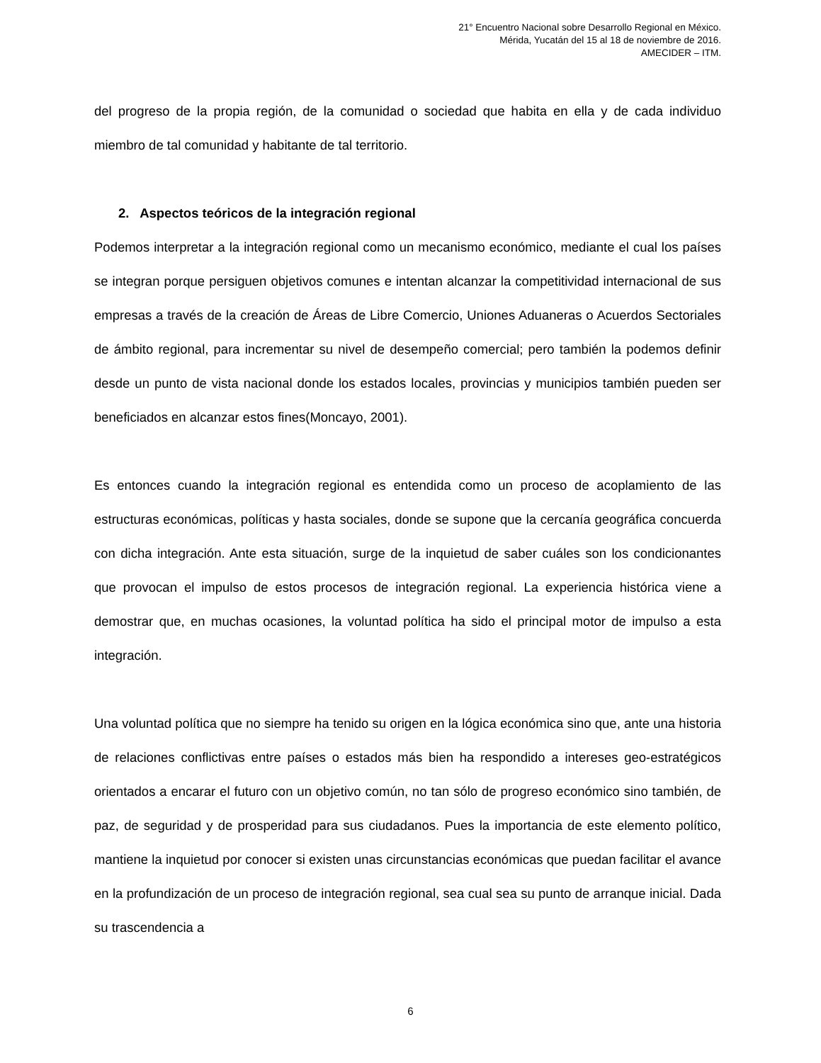21° Encuentro Nacional sobre Desarrollo Regional en México.
Mérida, Yucatán del 15 al 18 de noviembre de 2016.
AMECIDER – ITM.
del progreso de la propia región, de la comunidad o sociedad que habita en ella y de cada individuo miembro de tal comunidad y habitante de tal territorio.
2. Aspectos teóricos de la integración regional
Podemos interpretar a la integración regional como un mecanismo económico, mediante el cual los países se integran porque persiguen objetivos comunes e intentan alcanzar la competitividad internacional de sus empresas a través de la creación de Áreas de Libre Comercio, Uniones Aduaneras o Acuerdos Sectoriales de ámbito regional, para incrementar su nivel de desempeño comercial; pero también la podemos definir desde un punto de vista nacional donde los estados locales, provincias y municipios también pueden ser beneficiados en alcanzar estos fines(Moncayo, 2001).
Es entonces cuando la integración regional es entendida como un proceso de acoplamiento de las estructuras económicas, políticas y hasta sociales, donde se supone que la cercanía geográfica concuerda con dicha integración. Ante esta situación, surge de la inquietud de saber cuáles son los condicionantes que provocan el impulso de estos procesos de integración regional. La experiencia histórica viene a demostrar que, en muchas ocasiones, la voluntad política ha sido el principal motor de impulso a esta integración.
Una voluntad política que no siempre ha tenido su origen en la lógica económica sino que, ante una historia de relaciones conflictivas entre países o estados más bien ha respondido a intereses geo-estratégicos orientados a encarar el futuro con un objetivo común, no tan sólo de progreso económico sino también, de paz, de seguridad y de prosperidad para sus ciudadanos. Pues la importancia de este elemento político, mantiene la inquietud por conocer si existen unas circunstancias económicas que puedan facilitar el avance en la profundización de un proceso de integración regional, sea cual sea su punto de arranque inicial. Dada su trascendencia a
6